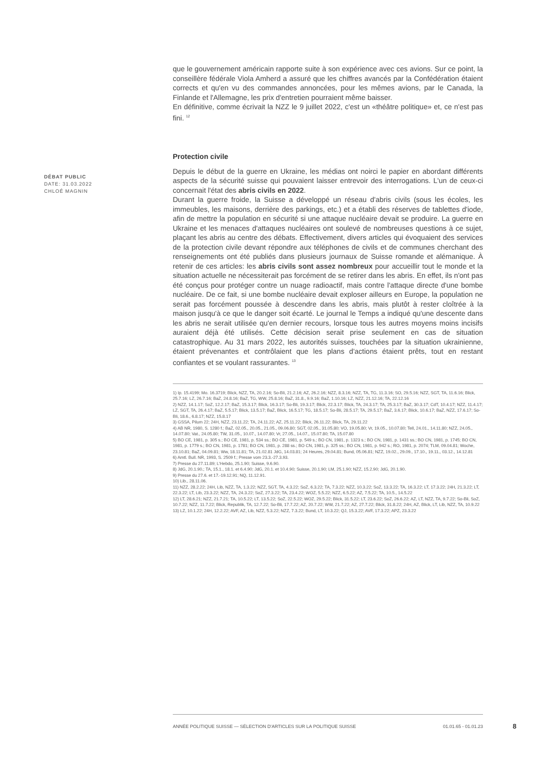que le gouvernement américain rapporte suite à son expérience avec ces avions. Sur ce point, la conseillère fédérale Viola Amherd a assuré que les chiffres avancés par la Confédération étaient corrects et qu'en vu des commandes annoncées, pour les mêmes avions, par le Canada, la Finlande et l'Allemagne, les prix d'entretien pourraient même baisser.
En définitive, comme écrivait la NZZ le 9 juillet 2022, c'est un «théâtre politique» et, ce n'est pas fini. <sup>12</sup>
Protection civile
Depuis le début de la guerre en Ukraine, les médias ont noirci le papier en abordant différents aspects de la sécurité suisse qui pouvaient laisser entrevoir des interrogations. L'un de ceux-ci concernait l'état des abris civils en 2022.
Durant la guerre froide, la Suisse a développé un réseau d'abris civils (sous les écoles, les immeubles, les maisons, derrière des parkings, etc.) et a établi des réserves de tablettes d'iode, afin de mettre la population en sécurité si une attaque nucléaire devait se produire. La guerre en Ukraine et les menaces d'attaques nucléaires ont soulevé de nombreuses questions à ce sujet, plaçant les abris au centre des débats. Effectivement, divers articles qui évoquaient des services de la protection civile devant répondre aux téléphones de civils et de communes cherchant des renseignements ont été publiés dans plusieurs journaux de Suisse romande et alémanique. À retenir de ces articles: les abris civils sont assez nombreux pour accueillir tout le monde et la situation actuelle ne nécessiterait pas forcément de se retirer dans les abris. En effet, ils n'ont pas été conçus pour protéger contre un nuage radioactif, mais contre l'attaque directe d'une bombe nucléaire. De ce fait, si une bombe nucléaire devait exploser ailleurs en Europe, la population ne serait pas forcément poussée à descendre dans les abris, mais plutôt à rester cloîtrée à la maison jusqu'à ce que le danger soit écarté. Le journal le Temps a indiqué qu'une descente dans les abris ne serait utilisée qu'en dernier recours, lorsque tous les autres moyens moins incisifs auraient déjà été utilisés. Cette décision serait prise seulement en cas de situation catastrophique. Au 31 mars 2022, les autorités suisses, touchées par la situation ukrainienne, étaient prévenantes et contrôlaient que les plans d'actions étaient prêts, tout en restant confiantes et se voulant rassurantes. <sup>13</sup>
1) Ip. 15.4199; Mo. 16.3719; Blick, NZZ, TA, 20.2.16; So-Bli, 21.2.16; AZ, 26.2.16; NZZ, 8.3.16; NZZ, TA, TG, 11.3.16; SO, 29.5.16; NZZ, SGT, TA, 11.6.16; Blick, 25.7.16; LZ, 26.7.16; BaZ, 24.8.16; BaZ, TG, WW, 25.8.16; BaZ, 31.8., 9.9.16; BaZ, 1.10.16; LZ, NZZ, 21.12.16; TA, 22.12.16
2) NZZ, 14.1.17; SoZ, 12.2.17; BaZ, 15.3.17; Blick, 16.3.17; So-Bli, 19.3.17; Blick, 22.3.17; Blick, TA, 24.3.17; TA, 25.3.17; BaZ, 30.3.17; CdT, 10.4.17; NZZ, 11.4.17; LZ, SGT, TA, 26.4.17; BaZ, 5.5.17; Blick, 13.5.17; BaZ, Blick, 16.5.17; TG, 18.5.17; So-Bli, 28.5.17; TA, 29.5.17; BaZ, 3.6.17; Blick, 10.6.17; BaZ, NZZ, 17.6.17; So-Bli, 18.6., 6.8.17; NZZ, 15.8.17
3) GSSA, Pilum 22; 24H, NZZ, 23.11.22; TA, 24.11.22; AZ, 25.11.22; Blick, 26.11.22; Blick, TA, 29.11.22
4) AB NR, 1980, S. 1280 f.; BaZ, 02.05., 20.05., 21.05., 09.06.80; SGT, 02.05., 31.05.80; VO, 19.05.80; Vr, 19.05., 10.07.80; Tell, 24.01., 14.11.80; NZZ, 24.05., 14.07.80; Vat., 24.05.80; TW, 31.05., 10.07., 14.07.80; Vr, 27.05., 14.07., 15.07.80; TA, 15.07.80
5) BO CE, 1981, p. 305 s.; BO CE, 1981, p. 534 ss.; BO CE, 1981, p. 549 s.; BO CN, 1981, p. 1323 s.; BO CN, 1981, p. 1431 ss.; BO CN, 1981, p. 1745; BO CN, 1981, p. 1779 s.; BO CN, 1981, p. 1781; BO CN, 1981, p. 288 ss.; BO CN, 1981, p. 325 ss.; BO CN, 1981, p. 942 s.; RO, 1981, p. 2074; TLM, 09.04.81; Woche, 23.10.81; BaZ, 04.09.81; Ww, 18.11.81; TA, 21.02.81 JdG, 14.03.81; 24 Heures, 29.04.81; Bund, 05.06.81; NZZ, 19.02., 29.09., 17.10., 19.11., 03.12., 14.12.81
6) Amtl. Bull. NR, 1993, S. 2509 f.; Presse vom 23.3.-27.3.93.
7) Presse du 27.11.89; L'Hebdo, 25.1.90; Suisse, 9.6.90.
8) JdG, 20.1.90.; TA, 15.1., 18.1. et 6.4.90; JdG, 20.1. et 10.4.90; Suisse, 20.1.90; LM, 25.1.90; NZZ, 15.2.90; JdG, 20.1.90.
9) Presse du 27.6. et 17.-19.12.91; NQ, 11.12.91.
10) Lib., 28.11.06.
11) NZZ, 28.2.22; 24H, Lib, NZZ, TA, 1.3.22; NZZ, SGT, TA, 4.3.22; SoZ, 6.3.22; TA, 7.3.22; NZZ, 10.3.22; SoZ, 13.3.22; TA, 16.3.22; LT, 17.3.22; 24H, 21.3.22; LT, 22.3.22; LT, Lib, 23.3.22; NZZ, TA, 24.3.22; SoZ, 27.3.22; TA, 23.4.22; WOZ, 5.5.22; NZZ, 6.5.22; AZ, 7.5.22; TA, 10.5., 14.5.22
12) LT, 28.6.21; NZZ, 21.7.21; TA, 10.5.22; LT, 13.5.22; SoZ, 22.5.22; WOZ, 29.5.22; Blick, 31.5.22; LT, 23.6.22; SoZ, 26.6.22; AZ, LT, NZZ, TA, 9.7.22; So-Bli, SoZ, 10.7.22; NZZ, 11.7.22; Blick, Republik, TA, 12.7.22; So-Bli, 17.7.22; AZ, 20.7.22; WW, 21.7.22; AZ, 27.7.22; Blick, 31.8.22; 24H, AZ, Blick, LT, Lib, NZZ, TA, 10.9.22
13) LZ, 10.1.22; 24H, 12.2.22; AVF, AZ, Lib, NZZ, 5.3.22; NZZ, 7.3.22; Bund, LT, 10.3.22; QJ, 15.3.22; AVF, 17.3.22; APZ, 23.3.22
DÉBAT PUBLIC
DATE: 31.03.2022
CHLOÉ MAGNIN
ANNÉE POLITIQUE SUISSE — SÉLECTION D'ARTICLES SUR LA POLITIQUE SUISSE 01.01.65 - 01.01.23
8